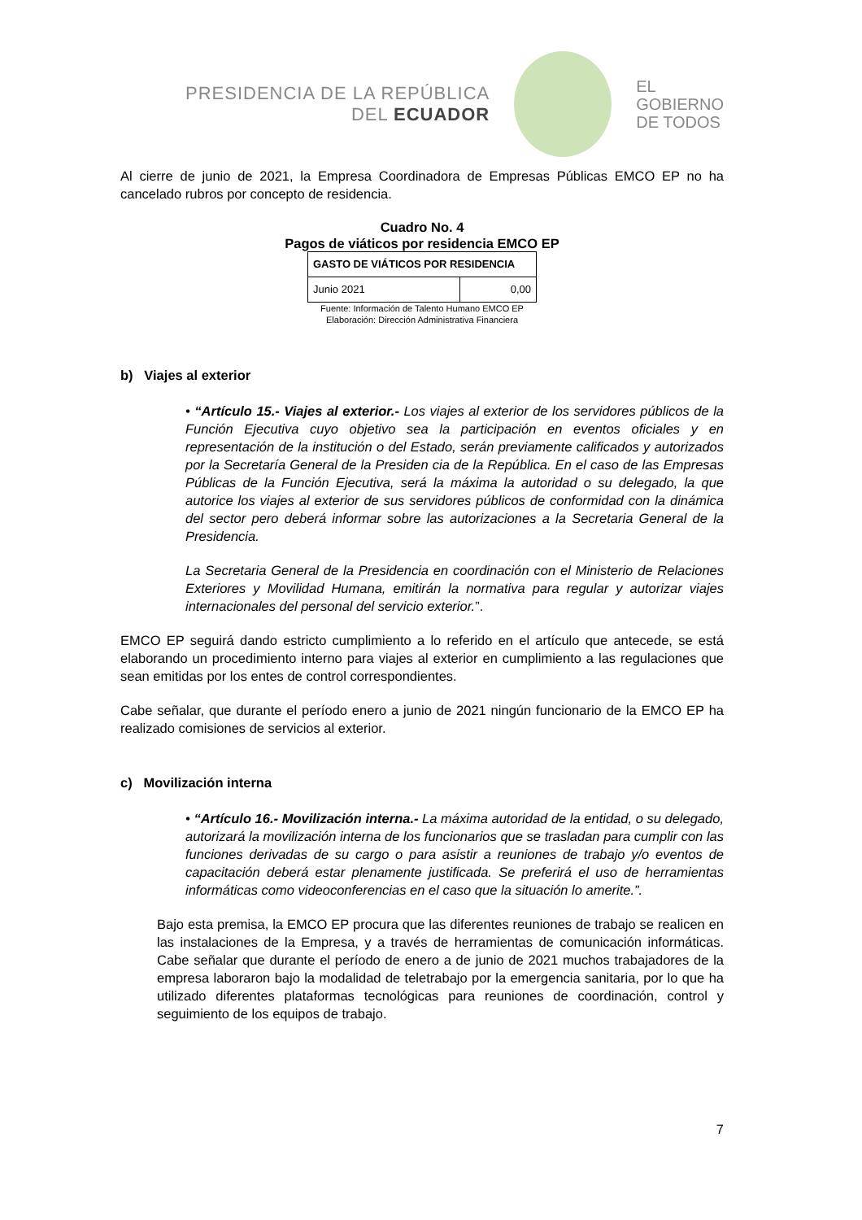PRESIDENCIA DE LA REPÚBLICA
DEL ECUADOR
EL
GOBIERNO
DE TODOS
Al cierre de junio de 2021, la Empresa Coordinadora de Empresas Públicas EMCO EP no ha cancelado rubros por concepto de residencia.
Cuadro No. 4
Pagos de viáticos por residencia EMCO EP
| GASTO DE VIÁTICOS POR RESIDENCIA | |
| --- | --- |
| Junio 2021 | 0,00 |
Fuente: Información de Talento Humano EMCO EP
Elaboración: Dirección Administrativa Financiera
b) Viajes al exterior
• “Artículo 15.- Viajes al exterior.- Los viajes al exterior de los servidores públicos de la Función Ejecutiva cuyo objetivo sea la participación en eventos oficiales y en representación de la institución o del Estado, serán previamente calificados y autorizados por la Secretaría General de la Presiden cia de la República. En el caso de las Empresas Públicas de la Función Ejecutiva, será la máxima la autoridad o su delegado, la que autorice los viajes al exterior de sus servidores públicos de conformidad con la dinámica del sector pero deberá informar sobre las autorizaciones a la Secretaria General de la Presidencia.
La Secretaria General de la Presidencia en coordinación con el Ministerio de Relaciones Exteriores y Movilidad Humana, emitirán la normativa para regular y autorizar viajes internacionales del personal del servicio exterior.”.
EMCO EP seguirá dando estricto cumplimiento a lo referido en el artículo que antecede, se está elaborando un procedimiento interno para viajes al exterior en cumplimiento a las regulaciones que sean emitidas por los entes de control correspondientes.
Cabe señalar, que durante el período enero a junio de 2021 ningún funcionario de la EMCO EP ha realizado comisiones de servicios al exterior.
c) Movilización interna
• “Artículo 16.- Movilización interna.- La máxima autoridad de la entidad, o su delegado, autorizará la movilización interna de los funcionarios que se trasladan para cumplir con las funciones derivadas de su cargo o para asistir a reuniones de trabajo y/o eventos de capacitación deberá estar plenamente justificada. Se preferirá el uso de herramientas informáticas como videoconferencias en el caso que la situación lo amerite.”.
Bajo esta premisa, la EMCO EP procura que las diferentes reuniones de trabajo se realicen en las instalaciones de la Empresa, y a través de herramientas de comunicación informáticas. Cabe señalar que durante el período de enero a de junio de 2021 muchos trabajadores de la empresa laboraron bajo la modalidad de teletrabajo por la emergencia sanitaria, por lo que ha utilizado diferentes plataformas tecnológicas para reuniones de coordinación, control y seguimiento de los equipos de trabajo.
7